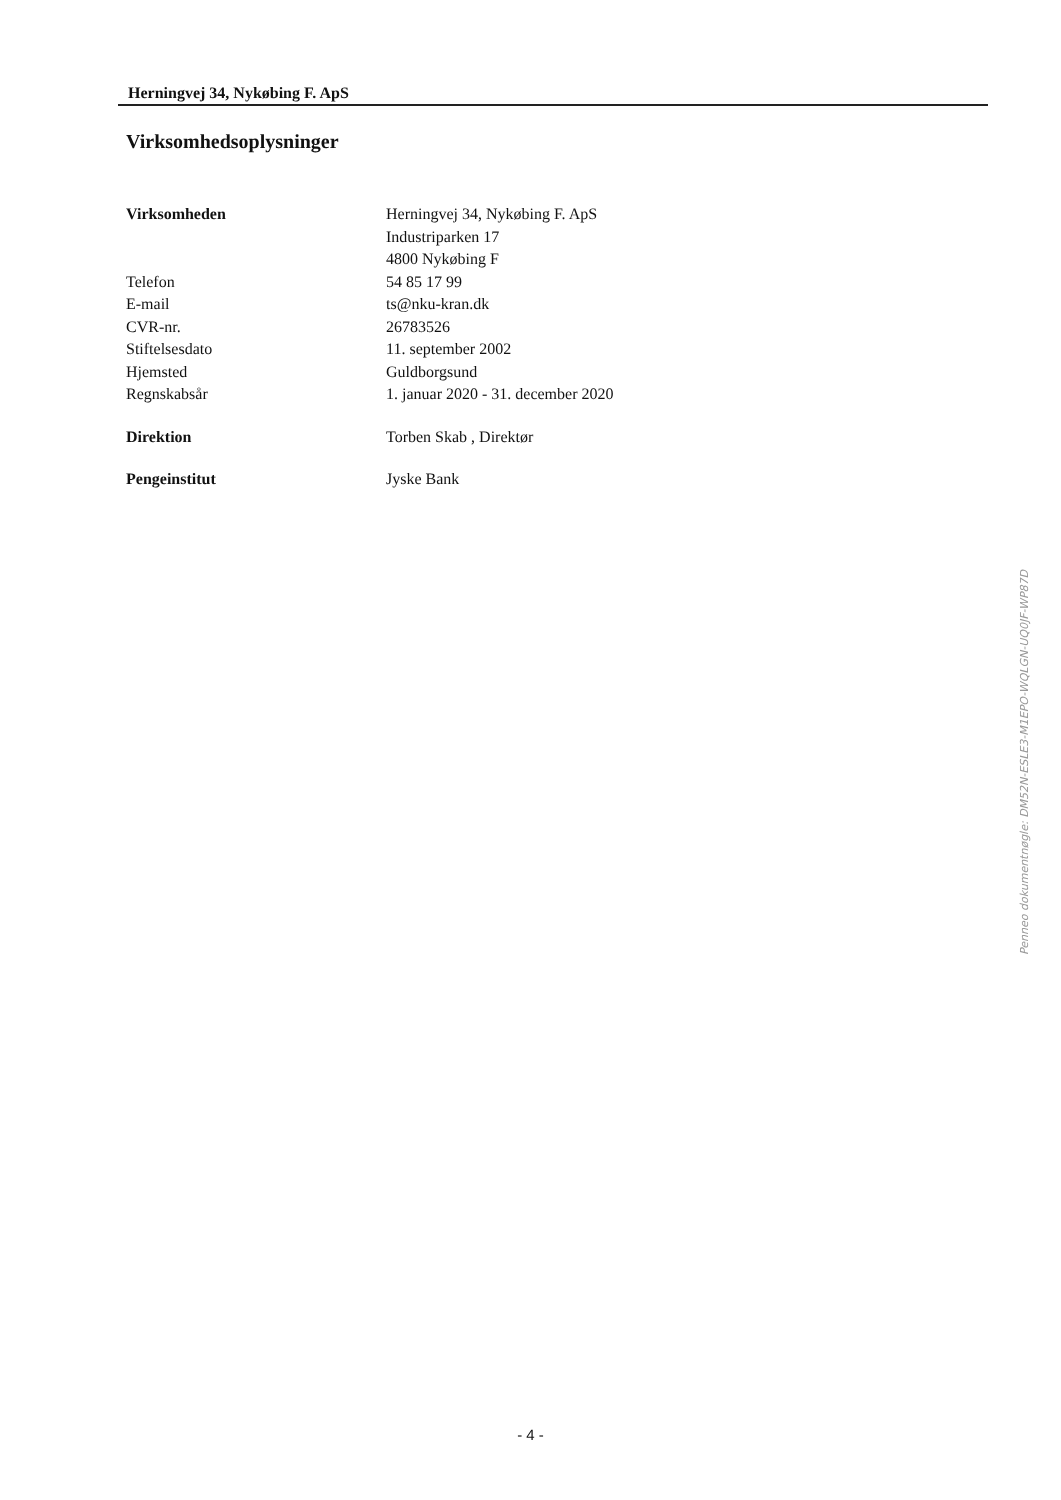Herningvej 34, Nykøbing F. ApS
Virksomhedsoplysninger
| Virksomheden | Herningvej 34, Nykøbing F. ApS Industriparken 17 4800 Nykøbing F |
| Telefon | 54 85 17 99 |
| E-mail | ts@nku-kran.dk |
| CVR-nr. | 26783526 |
| Stiftelsesdato | 11. september 2002 |
| Hjemsted | Guldborgsund |
| Regnskabsår | 1. januar 2020 - 31. december 2020 |
| Direktion | Torben Skab , Direktør |
| Pengeinstitut | Jyske Bank |
Penneo dokumentnøgle: DM52N-ESLE3-M1EPO-WQLGN-UQ0JF-WP87D
- 4 -